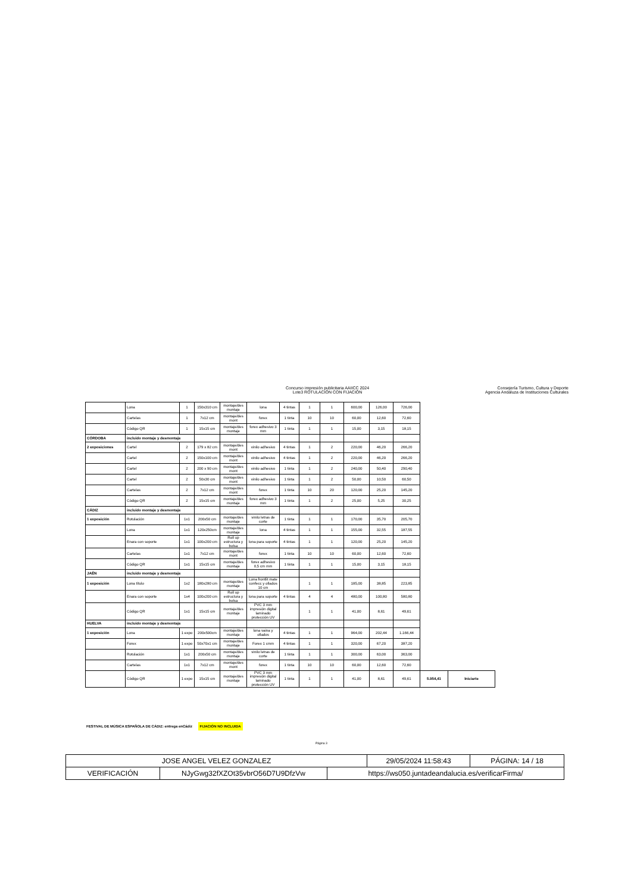Concurso impresión publicitaria AAIICC 2024
Lote3 ROTULACIÓN CON FIJACIÓN
Consejería Turismo, Cultura y Deporte
Agencia Andaluza de Instituciones Culturales
| | Lona | 1 | 150x310 cm | montaje/des montaje | lona | 4 tintas | 1 | 1 | 600,00 | 126,00 | 726,00 | | |
| | Cartelas | 1 | 7x12 cm | montaje/des mont | forex | 1 tinta | 10 | 10 | 60,00 | 12,60 | 72,60 | | |
| | Código QR | 1 | 15x15 cm | montaje/des montaje | forex adhesivo 3 mm | 1 tinta | 1 | 1 | 15,00 | 3,15 | 18,15 | | |
| CÓRDOBA | incluido montaje y desmontaje | | | | | | | | | | | | |
| 2 exposiciones | Cartel | 2 | 179 x 82 cm | montaje/des mont | vinilo adhesivo | 4 tintas | 1 | 2 | 220,00 | 46,20 | 266,20 | | |
| | Cartel | 2 | 150x100 cm | montaje/des mont | vinilo adhesivo | 4 tintas | 1 | 2 | 220,00 | 46,20 | 266,20 | | |
| | Cartel | 2 | 200 x 90 cm | montaje/des mont | vinilo adhesivo | 1 tinta | 1 | 2 | 240,00 | 50,40 | 290,40 | | |
| | Cartel | 2 | 50x30 cm | montaje/des mont | vinilo adhesivo | 1 tinta | 1 | 2 | 50,00 | 10,50 | 60,50 | | |
| | Cartelas | 2 | 7x12 cm | montaje/des mont | forex | 1 tinta | 10 | 20 | 120,00 | 25,20 | 145,20 | | |
| | Código QR | 2 | 15x15 cm | montaje/des montaje | forex adhesivo 3 mm | 1 tinta | 1 | 2 | 25,00 | 5,25 | 30,25 | | |
| CÁDIZ | incluido montaje y desmontaje | | | | | | | | | | | | |
| 1 exposición | Rotulación | 1x1 | 200x50 cm | montaje/des montaje | vinilo letras de corte | 1 tinta | 1 | 1 | 170,00 | 35,70 | 205,70 | | |
| | Lona | 1x1 | 120x250cm | montaje/des montaje | lona | 4 tintas | 1 | 1 | 155,00 | 32,55 | 187,55 | | |
| | Enara con soporte | 1x1 | 100x200 cm | Roll up estructura y bolsa | lona para soporte | 4 tintas | 1 | 1 | 120,00 | 25,20 | 145,20 | | |
| | Cartelas | 1x1 | 7x12 cm | montaje/des mont | forex | 1 tinta | 10 | 10 | 60,00 | 12,60 | 72,60 | | |
| | Código QR | 1x1 | 15x15 cm | montaje/des montaje | forex adhesivo 0,5 cm mm | 1 tinta | 1 | 1 | 15,00 | 3,15 | 18,15 | | |
| JAÉN | incluido montaje y desmontaje | | | | | | | | | | | | |
| 1 exposición | Lona título | 1x2 | 180x280 cm | montaje/des montaje | Lona frontlit mate confecc y ollados 10 cm | | 1 | 1 | 185,00 | 38,85 | 223,85 | | |
| | Enara con soporte | 1x4 | 100x200 cm | Roll up estructura y bolsa | lona para soporte | 4 tintas | 4 | 4 | 480,00 | 100,80 | 580,80 | | |
| | Código QR | 1x1 | 15x15 cm | montaje/des montaje | PVC 3 mm impresión digital laminado protección UV | | 1 | 1 | 41,00 | 8,61 | 49,61 | | |
| HUELVA | incluido montaje y desmontaje | | | | | | | | | | | | |
| 1 exposición | Lona | 1 expo | 200x500cm | montaje/des montaje | lona vaina y ollados | 4 tintas | 1 | 1 | 964,00 | 202,44 | 1.166,44 | | |
| | Forex | 1 expo | 50x70x1 cm | montaje/des montaje | Forex 1 cmm | 4 tintas | 1 | 1 | 320,00 | 67,20 | 387,20 | | |
| | Rotulación | 1x1 | 200x50 cm | montaje/des montaje | vinilo letras de corte | 1 tinta | 1 | 1 | 300,00 | 63,00 | 363,00 | | |
| | Cartelas | 1x1 | 7x12 cm | montaje/des mont | forex | 1 tinta | 10 | 10 | 60,00 | 12,60 | 72,60 | | |
| | Código QR | 1 expo | 15x15 cm | montaje/des montaje | PVC 3 mm impresión digital laminado protección UV | 1 tinta | 1 | 1 | 41,00 | 8,61 | 49,61 | 5.954,41 | Iniciarte |
FESTIVAL DE MÚSICA ESPAÑOLA DE CÁDIZ: entrega enCádiz FIJACIÓN NO INCLUIDA
Página 3
| JOSE ANGEL VELEZ GONZALEZ | | | 29/05/2024 11:58:43 | PÁGINA: 14 / 18 |
| VERIFICACIÓN | NJyGwg32fXZOt35vbrO56D7U9DfzVw | https://ws050.juntadeandalucia.es/verificarFirma/ | | |